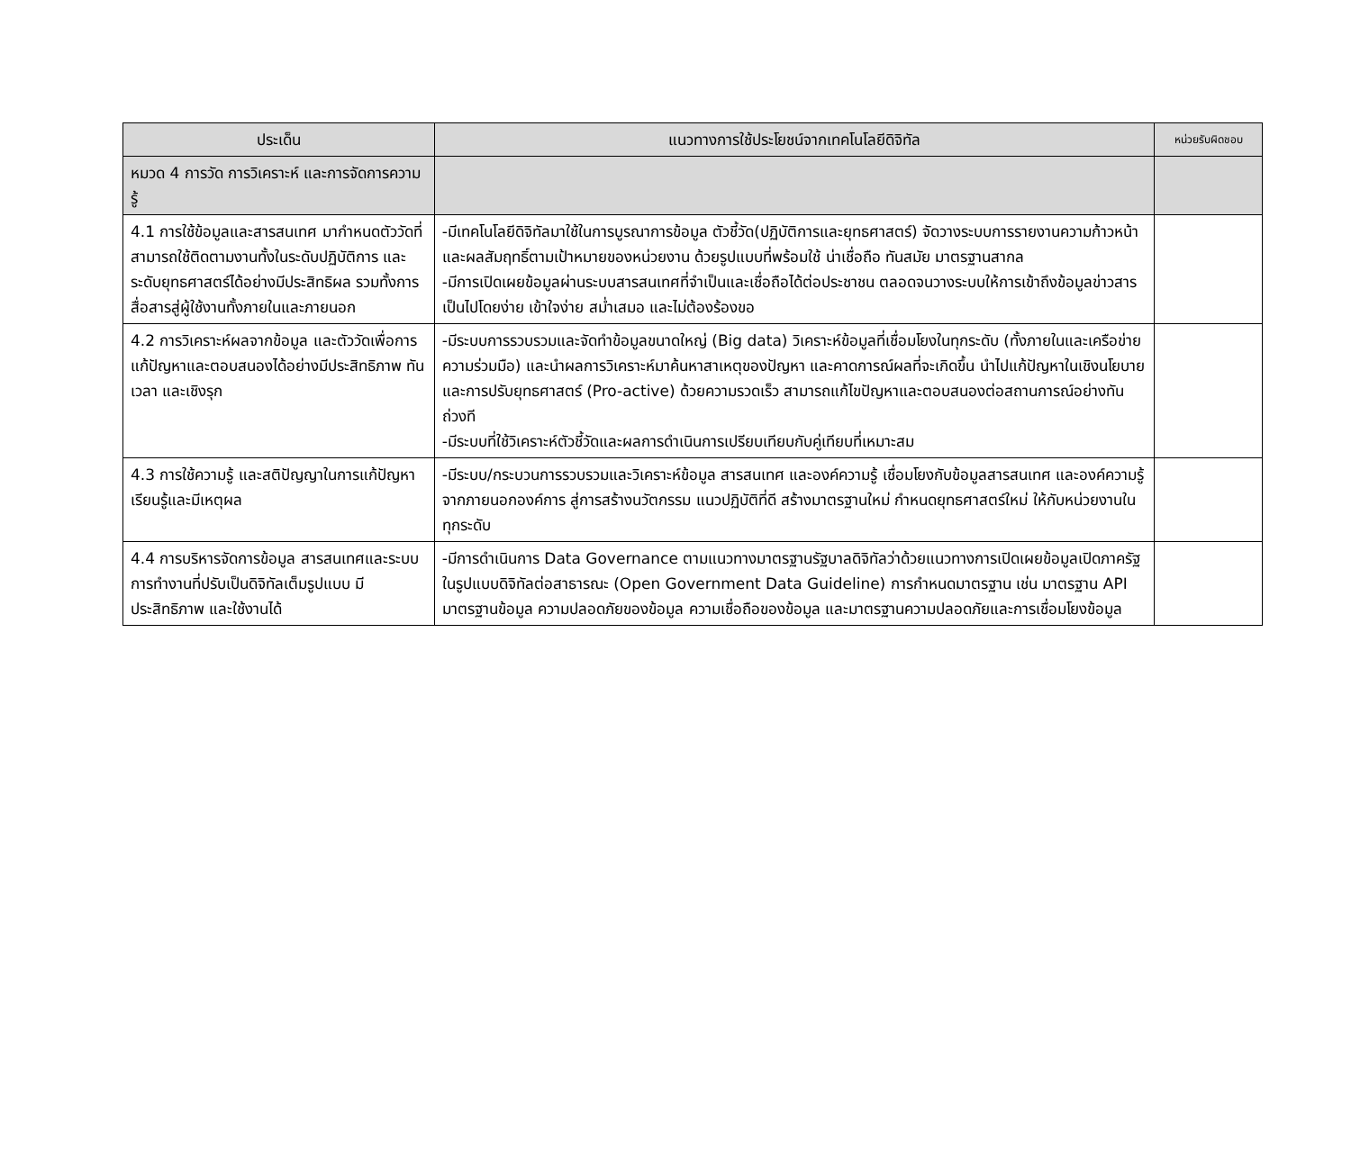| ประเด็น | แนวทางการใช้ประโยชน์จากเทคโนโลยีดิจิทัล | หน่วยรับผิดชอบ |
| --- | --- | --- |
| หมวด 4 การวัด การวิเคราะห์ และการจัดการความรู้ | | |
| 4.1 การใช้ข้อมูลและสารสนเทศ มากำหนดตัววัดที่สามารถใช้ติดตามงานทั้งในระดับปฏิบัติการ และระดับยุทธศาสตร์ได้อย่างมีประสิทธิผล รวมทั้งการสื่อสารสู่ผู้ใช้งานทั้งภายในและภายนอก | -มีเทคโนโลยีดิจิทัลมาใช้ในการบูรณาการข้อมูล ตัวชี้วัด(ปฏิบัติการและยุทธศาสตร์) จัดวางระบบการรายงานความก้าวหน้าและผลสัมฤทธิ์ตามเป้าหมายของหน่วยงาน ด้วยรูปแบบที่พร้อมใช้ น่าเชื่อถือ ทันสมัย มาตรฐานสากล -มีการเปิดเผยข้อมูลผ่านระบบสารสนเทศที่จำเป็นและเชื่อถือได้ต่อประชาชน ตลอดจนวางระบบให้การเข้าถึงข้อมูลข่าวสารเป็นไปโดยง่าย เข้าใจง่าย สม่ำเสมอ และไม่ต้องร้องขอ | |
| 4.2 การวิเคราะห์ผลจากข้อมูล และตัววัดเพื่อการแก้ปัญหาและตอบสนองได้อย่างมีประสิทธิภาพ ทันเวลา และเชิงรุก | -มีระบบการรวบรวมและจัดทำข้อมูลขนาดใหญ่ (Big data) วิเคราะห์ข้อมูลที่เชื่อมโยงในทุกระดับ (ทั้งภายในและเครือข่ายความร่วมมือ) และนำผลการวิเคราะห์มาค้นหาสาเหตุของปัญหา และคาดการณ์ผลที่จะเกิดขึ้น นำไปแก้ปัญหาในเชิงนโยบายและการปรับยุทธศาสตร์ (Pro-active) ด้วยความรวดเร็ว สามารถแก้ไขปัญหาและตอบสนองต่อสถานการณ์อย่างทันถ่วงที -มีระบบที่ใช้วิเคราะห์ตัวชี้วัดและผลการดำเนินการเปรียบเทียบกับคู่เทียบที่เหมาะสม | |
| 4.3 การใช้ความรู้ และสติปัญญาในการแก้ปัญหา เรียนรู้และมีเหตุผล | -มีระบบ/กระบวนการรวบรวมและวิเคราะห์ข้อมูล สารสนเทศ และองค์ความรู้ เชื่อมโยงกับข้อมูลสารสนเทศ และองค์ความรู้จากภายนอกองค์การ สู่การสร้างนวัตกรรม แนวปฏิบัติที่ดี สร้างมาตรฐานใหม่ กำหนดยุทธศาสตร์ใหม่ ให้กับหน่วยงานในทุกระดับ | |
| 4.4 การบริหารจัดการข้อมูล สารสนเทศและระบบการทำงานที่ปรับเป็นดิจิทัลเต็มรูปแบบ มีประสิทธิภาพ และใช้งานได้ | -มีการดำเนินการ Data Governance ตามแนวทางมาตรฐานรัฐบาลดิจิทัลว่าด้วยแนวทางการเปิดเผยข้อมูลเปิดภาครัฐในรูปแบบดิจิทัลต่อสาธารณะ (Open Government Data Guideline) การกำหนดมาตรฐาน เช่น มาตรฐาน API มาตรฐานข้อมูล ความปลอดภัยของข้อมูล ความเชื่อถือของข้อมูล และมาตรฐานความปลอดภัยและการเชื่อมโยงข้อมูล | |